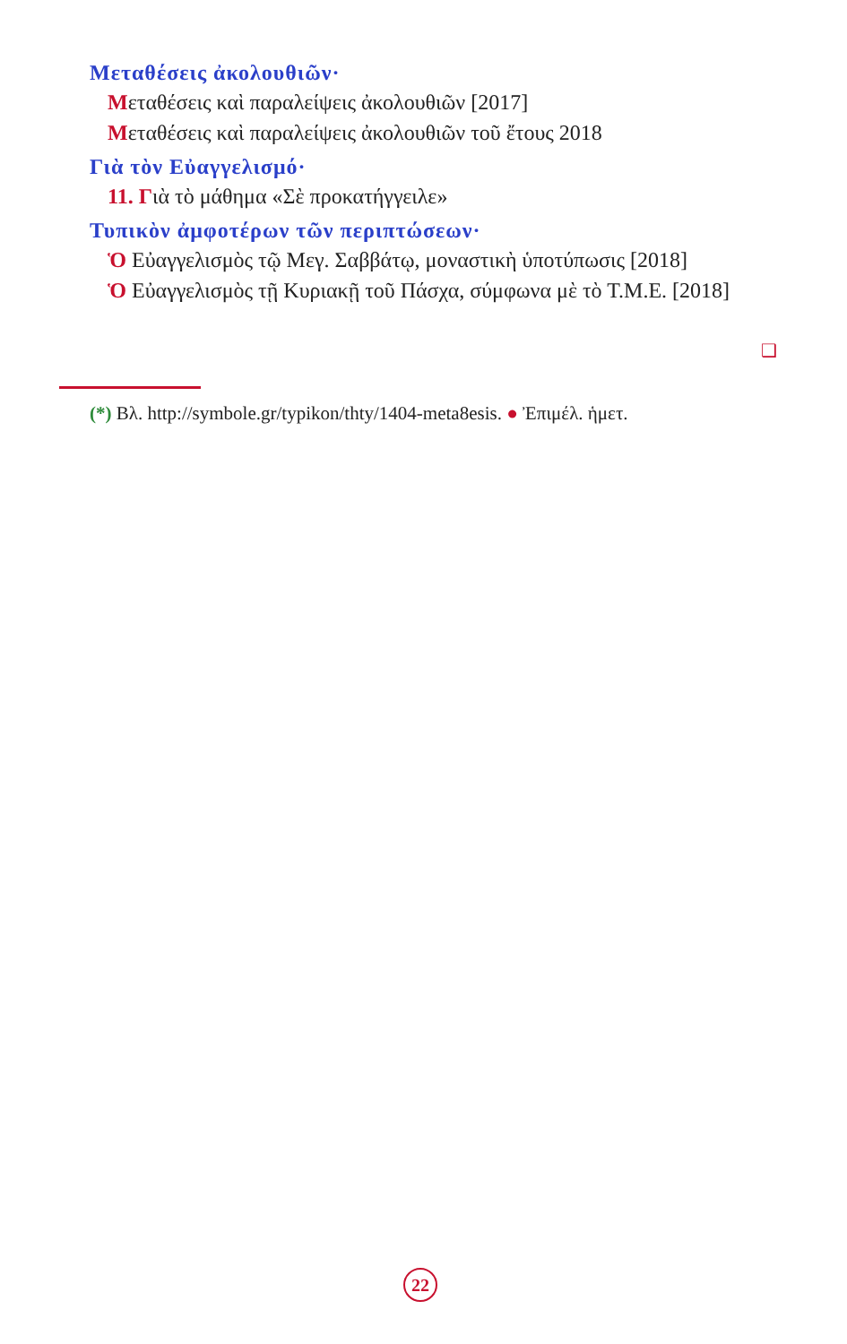Μεταθέσεις ἀκολουθιῶν·
Μεταθέσεις καὶ παραλείψεις ἀκολουθιῶν [2017]
Μεταθέσεις καὶ παραλείψεις ἀκολουθιῶν τοῦ ἔτους 2018
Γιὰ τὸν Εὐαγγελισμό·
11. Γιὰ τὸ μάθημα «Σὲ προκατήγγειλε»
Τυπικὸν ἀμφοτέρων τῶν περιπτώσεων·
Ὁ Εὐαγγελισμὸς τῷ Μεγ. Σαββάτῳ, μοναστικὴ ὑποτύπωσις [2018]
Ὁ Εὐαγγελισμὸς τῇ Κυριακῇ τοῦ Πάσχα, σύμφωνα μὲ τὸ Τ.Μ.Ε. [2018]
❑
(*) Βλ. http://symbole.gr/typikon/thty/1404-meta8esis. ● Ἐπιμέλ. ἡμετ.
22